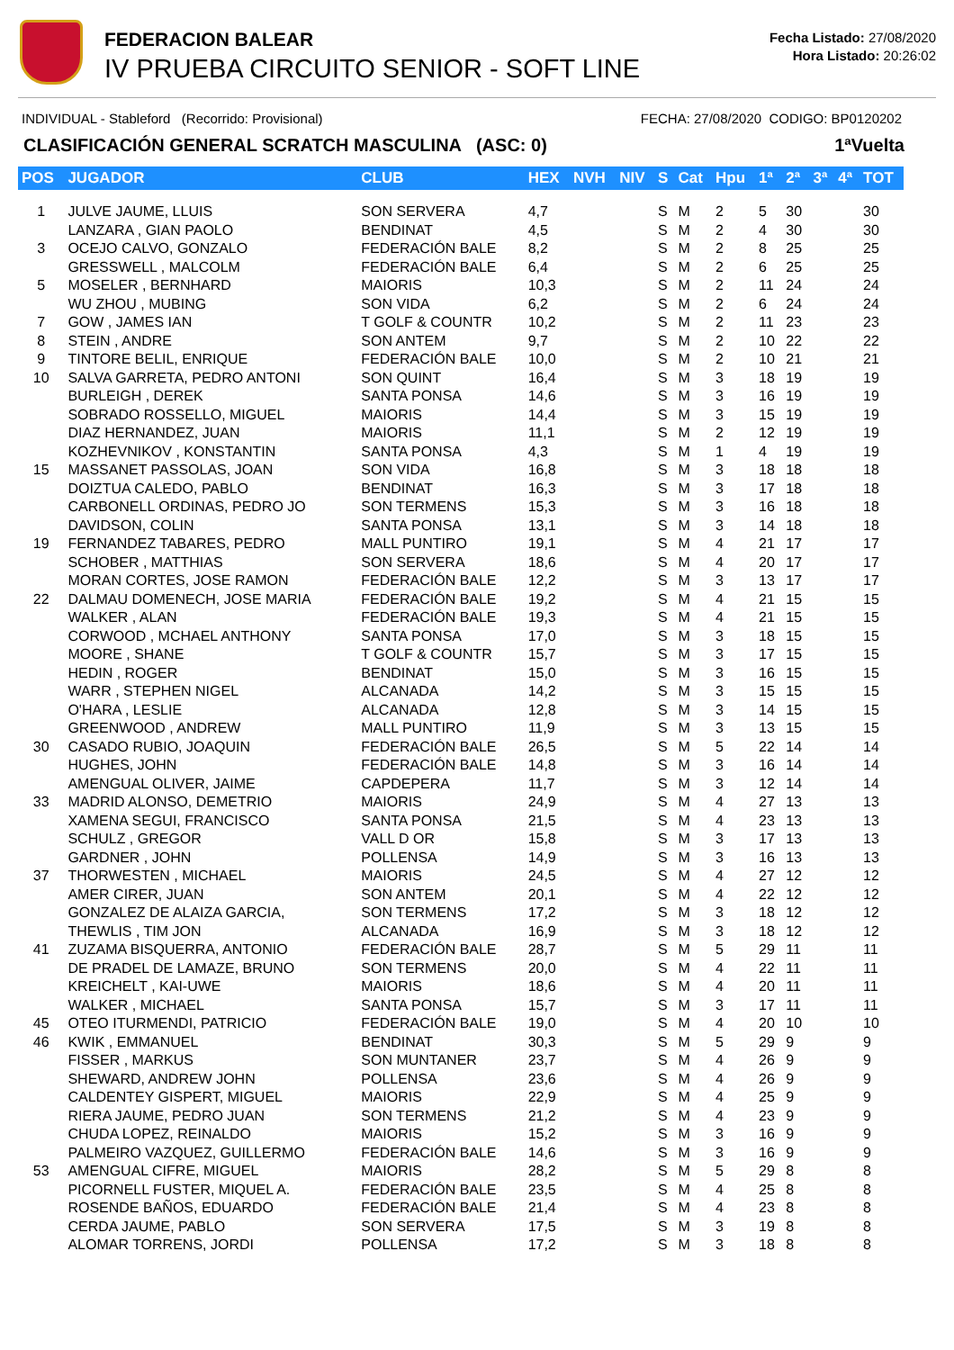FEDERACION BALEAR
IV PRUEBA CIRCUITO SENIOR - SOFT LINE
Fecha Listado: 27/08/2020
Hora Listado: 20:26:02
INDIVIDUAL - Stableford (Recorrido: Provisional) FECHA: 27/08/2020 CODIGO: BP0120202
CLASIFICACIÓN GENERAL SCRATCH MASCULINA (ASC: 0) 1ªVuelta
| POS | JUGADOR | CLUB | HEX | NVH | NIV | S | Cat | Hpu | 1ª | 2ª | 3ª | 4ª | TOT |
| --- | --- | --- | --- | --- | --- | --- | --- | --- | --- | --- | --- | --- | --- |
| 1 | JULVE JAUME, LLUIS | SON SERVERA | 4,7 | | | S | M | 2 | 5 | 30 | | | 30 |
| | LANZARA , GIAN PAOLO | BENDINAT | 4,5 | | | S | M | 2 | 4 | 30 | | | 30 |
| 3 | OCEJO CALVO, GONZALO | FEDERACIÓN BALE | 8,2 | | | S | M | 2 | 8 | 25 | | | 25 |
| | GRESSWELL , MALCOLM | FEDERACIÓN BALE | 6,4 | | | S | M | 2 | 6 | 25 | | | 25 |
| 5 | MOSELER , BERNHARD | MAIORIS | 10,3 | | | S | M | 2 | 11 | 24 | | | 24 |
| | WU ZHOU , MUBING | SON VIDA | 6,2 | | | S | M | 2 | 6 | 24 | | | 24 |
| 7 | GOW , JAMES IAN | T GOLF & COUNTR | 10,2 | | | S | M | 2 | 11 | 23 | | | 23 |
| 8 | STEIN , ANDRE | SON ANTEM | 9,7 | | | S | M | 2 | 10 | 22 | | | 22 |
| 9 | TINTORE BELIL, ENRIQUE | FEDERACIÓN BALE | 10,0 | | | S | M | 2 | 10 | 21 | | | 21 |
| 10 | SALVA GARRETA, PEDRO ANTONI | SON QUINT | 16,4 | | | S | M | 3 | 18 | 19 | | | 19 |
| | BURLEIGH , DEREK | SANTA PONSA | 14,6 | | | S | M | 3 | 16 | 19 | | | 19 |
| | SOBRADO ROSSELLO, MIGUEL | MAIORIS | 14,4 | | | S | M | 3 | 15 | 19 | | | 19 |
| | DIAZ HERNANDEZ, JUAN | MAIORIS | 11,1 | | | S | M | 2 | 12 | 19 | | | 19 |
| | KOZHEVNIKOV , KONSTANTIN | SANTA PONSA | 4,3 | | | S | M | 1 | 4 | 19 | | | 19 |
| 15 | MASSANET PASSOLAS, JOAN | SON VIDA | 16,8 | | | S | M | 3 | 18 | 18 | | | 18 |
| | DOIZTUA CALEDO, PABLO | BENDINAT | 16,3 | | | S | M | 3 | 17 | 18 | | | 18 |
| | CARBONELL ORDINAS, PEDRO JO | SON TERMENS | 15,3 | | | S | M | 3 | 16 | 18 | | | 18 |
| | DAVIDSON, COLIN | SANTA PONSA | 13,1 | | | S | M | 3 | 14 | 18 | | | 18 |
| 19 | FERNANDEZ TABARES, PEDRO | MALL PUNTIRO | 19,1 | | | S | M | 4 | 21 | 17 | | | 17 |
| | SCHOBER , MATTHIAS | SON SERVERA | 18,6 | | | S | M | 4 | 20 | 17 | | | 17 |
| | MORAN CORTES, JOSE RAMON | FEDERACIÓN BALE | 12,2 | | | S | M | 3 | 13 | 17 | | | 17 |
| 22 | DALMAU DOMENECH, JOSE MARIA | FEDERACIÓN BALE | 19,2 | | | S | M | 4 | 21 | 15 | | | 15 |
| | WALKER , ALAN | FEDERACIÓN BALE | 19,3 | | | S | M | 4 | 21 | 15 | | | 15 |
| | CORWOOD , MCHAEL ANTHONY | SANTA PONSA | 17,0 | | | S | M | 3 | 18 | 15 | | | 15 |
| | MOORE , SHANE | T GOLF & COUNTR | 15,7 | | | S | M | 3 | 17 | 15 | | | 15 |
| | HEDIN , ROGER | BENDINAT | 15,0 | | | S | M | 3 | 16 | 15 | | | 15 |
| | WARR , STEPHEN NIGEL | ALCANADA | 14,2 | | | S | M | 3 | 15 | 15 | | | 15 |
| | O'HARA , LESLIE | ALCANADA | 12,8 | | | S | M | 3 | 14 | 15 | | | 15 |
| | GREENWOOD , ANDREW | MALL PUNTIRO | 11,9 | | | S | M | 3 | 13 | 15 | | | 15 |
| 30 | CASADO RUBIO, JOAQUIN | FEDERACIÓN BALE | 26,5 | | | S | M | 5 | 22 | 14 | | | 14 |
| | HUGHES, JOHN | FEDERACIÓN BALE | 14,8 | | | S | M | 3 | 16 | 14 | | | 14 |
| | AMENGUAL OLIVER, JAIME | CAPDEPERA | 11,7 | | | S | M | 3 | 12 | 14 | | | 14 |
| 33 | MADRID ALONSO, DEMETRIO | MAIORIS | 24,9 | | | S | M | 4 | 27 | 13 | | | 13 |
| | XAMENA SEGUI, FRANCISCO | SANTA PONSA | 21,5 | | | S | M | 4 | 23 | 13 | | | 13 |
| | SCHULZ , GREGOR | VALL D OR | 15,8 | | | S | M | 3 | 17 | 13 | | | 13 |
| | GARDNER , JOHN | POLLENSA | 14,9 | | | S | M | 3 | 16 | 13 | | | 13 |
| 37 | THORWESTEN , MICHAEL | MAIORIS | 24,5 | | | S | M | 4 | 27 | 12 | | | 12 |
| | AMER CIRER, JUAN | SON ANTEM | 20,1 | | | S | M | 4 | 22 | 12 | | | 12 |
| | GONZALEZ DE ALAIZA GARCIA, | SON TERMENS | 17,2 | | | S | M | 3 | 18 | 12 | | | 12 |
| | THEWLIS , TIM JON | ALCANADA | 16,9 | | | S | M | 3 | 18 | 12 | | | 12 |
| 41 | ZUZAMA BISQUERRA, ANTONIO | FEDERACIÓN BALE | 28,7 | | | S | M | 5 | 29 | 11 | | | 11 |
| | DE PRADEL DE LAMAZE, BRUNO | SON TERMENS | 20,0 | | | S | M | 4 | 22 | 11 | | | 11 |
| | KREICHELT , KAI-UWE | MAIORIS | 18,6 | | | S | M | 4 | 20 | 11 | | | 11 |
| | WALKER , MICHAEL | SANTA PONSA | 15,7 | | | S | M | 3 | 17 | 11 | | | 11 |
| 45 | OTEO ITURMENDI, PATRICIO | FEDERACIÓN BALE | 19,0 | | | S | M | 4 | 20 | 10 | | | 10 |
| 46 | KWIK , EMMANUEL | BENDINAT | 30,3 | | | S | M | 5 | 29 | 9 | | | 9 |
| | FISSER , MARKUS | SON MUNTANER | 23,7 | | | S | M | 4 | 26 | 9 | | | 9 |
| | SHEWARD, ANDREW JOHN | POLLENSA | 23,6 | | | S | M | 4 | 26 | 9 | | | 9 |
| | CALDENTEY GISPERT, MIGUEL | MAIORIS | 22,9 | | | S | M | 4 | 25 | 9 | | | 9 |
| | RIERA JAUME, PEDRO JUAN | SON TERMENS | 21,2 | | | S | M | 4 | 23 | 9 | | | 9 |
| | CHUDA LOPEZ, REINALDO | MAIORIS | 15,2 | | | S | M | 3 | 16 | 9 | | | 9 |
| | PALMEIRO VAZQUEZ, GUILLERMO | FEDERACIÓN BALE | 14,6 | | | S | M | 3 | 16 | 9 | | | 9 |
| 53 | AMENGUAL CIFRE, MIGUEL | MAIORIS | 28,2 | | | S | M | 5 | 29 | 8 | | | 8 |
| | PICORNELL FUSTER, MIQUEL A. | FEDERACIÓN BALE | 23,5 | | | S | M | 4 | 25 | 8 | | | 8 |
| | ROSENDE BAÑOS, EDUARDO | FEDERACIÓN BALE | 21,4 | | | S | M | 4 | 23 | 8 | | | 8 |
| | CERDA JAUME, PABLO | SON SERVERA | 17,5 | | | S | M | 3 | 19 | 8 | | | 8 |
| | ALOMAR TORRENS, JORDI | POLLENSA | 17,2 | | | S | M | 3 | 18 | 8 | | | 8 |